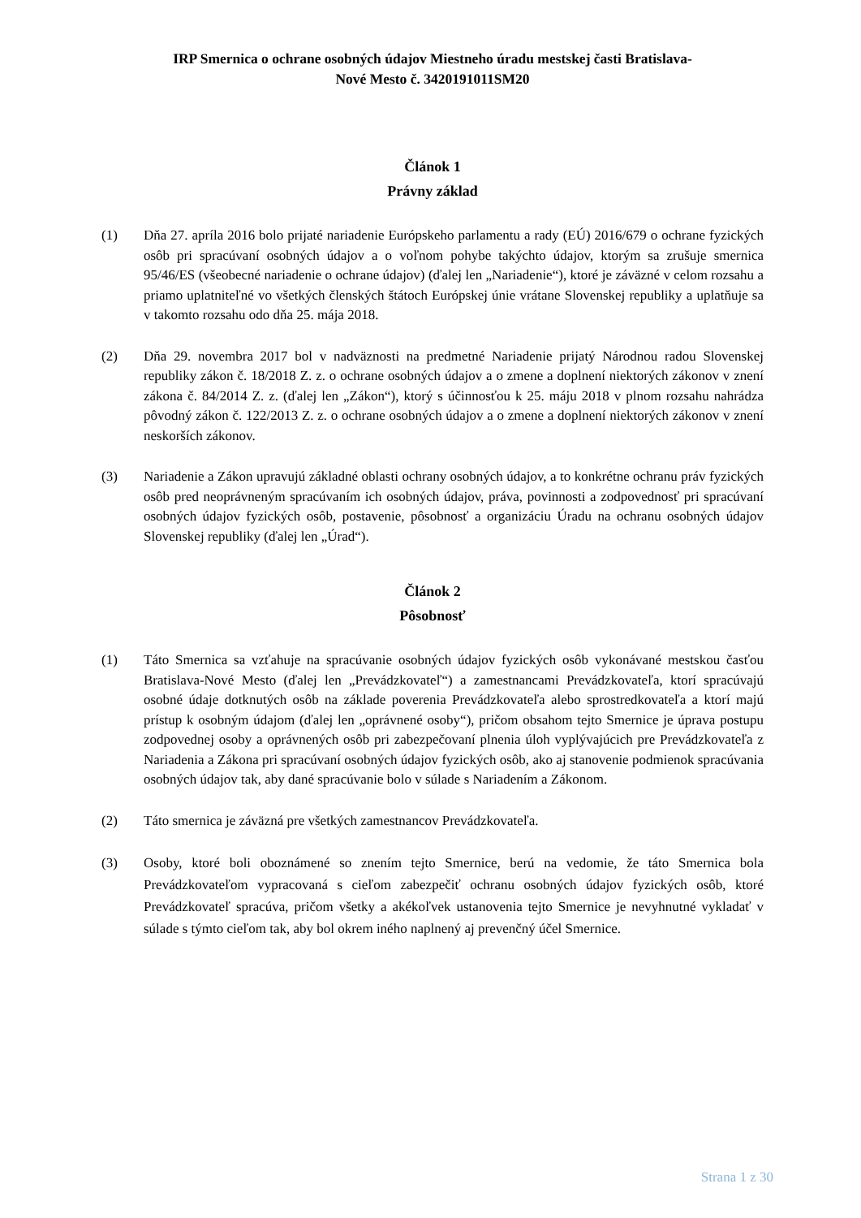IRP Smernica o ochrane osobných údajov Miestneho úradu mestskej časti Bratislava-
Nové Mesto č. 3420191011SM20
Článok 1
Právny základ
(1) Dňa 27. apríla 2016 bolo prijaté nariadenie Európskeho parlamentu a rady (EÚ) 2016/679 o ochrane fyzických osôb pri spracúvaní osobných údajov a o voľnom pohybe takýchto údajov, ktorým sa zrušuje smernica 95/46/ES (všeobecné nariadenie o ochrane údajov) (ďalej len „Nariadenie“), ktoré je záväzné v celom rozsahu a priamo uplatniteľné vo všetkých členských štátoch Európskej únie vrátane Slovenskej republiky a uplatňuje sa v takomto rozsahu odo dňa 25. mája 2018.
(2) Dňa 29. novembra 2017 bol v nadväznosti na predmetné Nariadenie prijatý Národnou radou Slovenskej republiky zákon č. 18/2018 Z. z. o ochrane osobných údajov a o zmene a doplnení niektorých zákonov v znení zákona č. 84/2014 Z. z. (ďalej len „Zákon“), ktorý s účinnosťou k 25. máju 2018 v plnom rozsahu nahrádza pôvodný zákon č. 122/2013 Z. z. o ochrane osobných údajov a o zmene a doplnení niektorých zákonov v znení neskorších zákonov.
(3) Nariadenie a Zákon upravujú základné oblasti ochrany osobných údajov, a to konkrétne ochranu práv fyzických osôb pred neoprávneným spracúvaním ich osobných údajov, práva, povinnosti a zodpovednosť pri spracúvaní osobných údajov fyzických osôb, postavenie, pôsobnosť a organizáciu Úradu na ochranu osobných údajov Slovenskej republiky (ďalej len „Úrad“).
Článok 2
Pôsobnosť
(1) Táto Smernica sa vzťahuje na spracúvanie osobných údajov fyzických osôb vykonávané mestskou časťou Bratislava-Nové Mesto (ďalej len „Prevádzkovateľ“) a zamestnancami Prevádzkovateľa, ktorí spracúvajú osobné údaje dotknutých osôb na základe poverenia Prevádzkovateľa alebo sprostredkovateľa a ktorí majú prístup k osobným údajom (ďalej len „oprávnené osoby“), pričom obsahom tejto Smernice je úprava postupu zodpovednej osoby a oprávnených osôb pri zabezpečovaní plnenia úloh vyplývajúcich pre Prevádzkovateľa z Nariadenia a Zákona pri spracúvaní osobných údajov fyzických osôb, ako aj stanovenie podmienok spracúvania osobných údajov tak, aby dané spracúvanie bolo v súlade s Nariadením a Zákonom.
(2) Táto smernica je záväzná pre všetkých zamestnancov Prevádzkovateľa.
(3) Osoby, ktoré boli oboznámené so znením tejto Smernice, berú na vedomie, že táto Smernica bola Prevádzkovateľom vypracovaná s cieľom zabezpečiť ochranu osobných údajov fyzických osôb, ktoré Prevádzkovateľ spracúva, pričom všetky a akékoľvek ustanovenia tejto Smernice je nevyhnutné vykladať v súlade s týmto cieľom tak, aby bol okrem iného naplnený aj prevenčný účel Smernice.
Strana 1 z 30